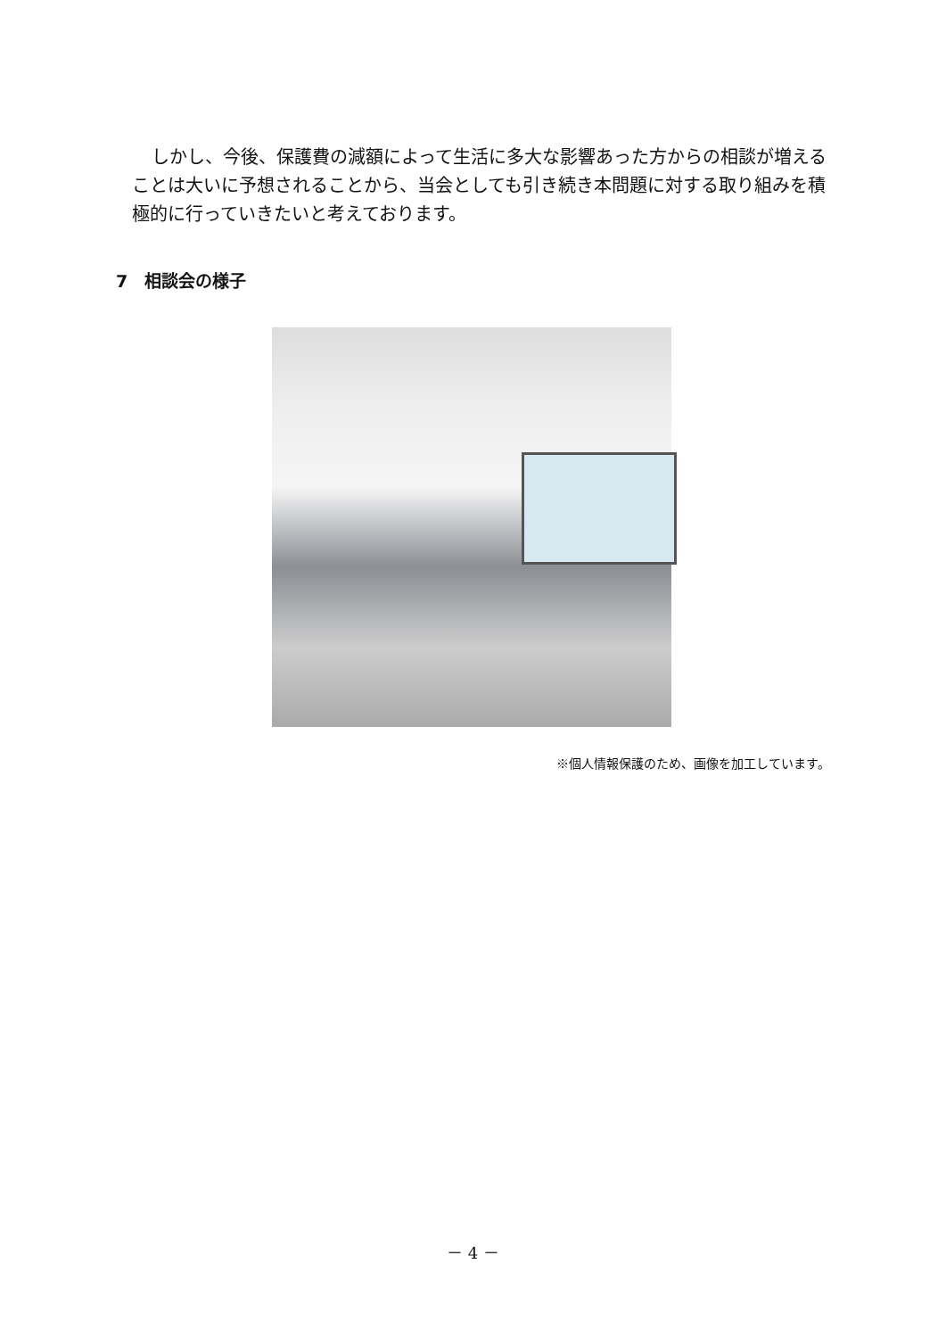しかし、今後、保護費の減額によって生活に多大な影響あった方からの相談が増えることは大いに予想されることから、当会としても引き続き本問題に対する取り組みを積極的に行っていきたいと考えております。
7　相談会の様子
※個人情報保護のため、画像を加工しています。
－ 4 －